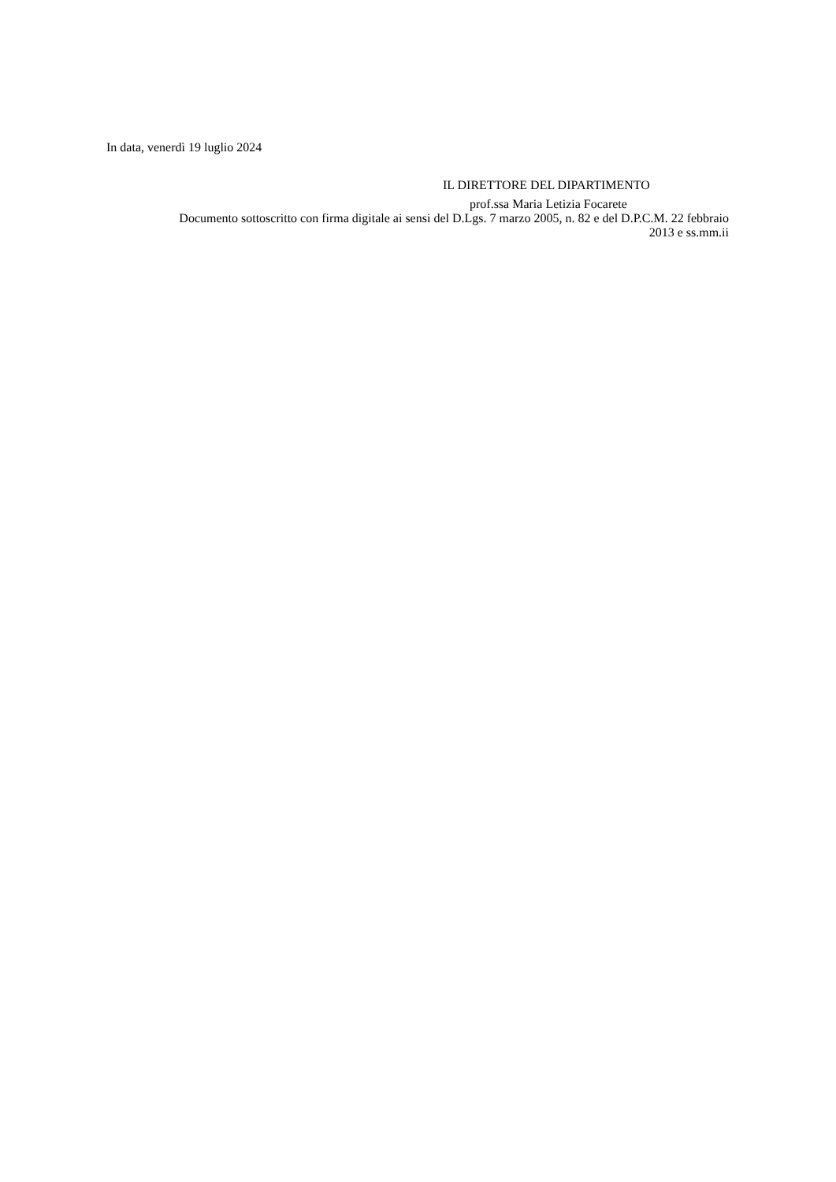In data, venerdì 19 luglio 2024
IL DIRETTORE DEL DIPARTIMENTO
prof.ssa Maria Letizia Focarete
Documento sottoscritto con firma digitale ai sensi del D.Lgs. 7 marzo 2005, n. 82 e del D.P.C.M. 22 febbraio 2013 e ss.mm.ii